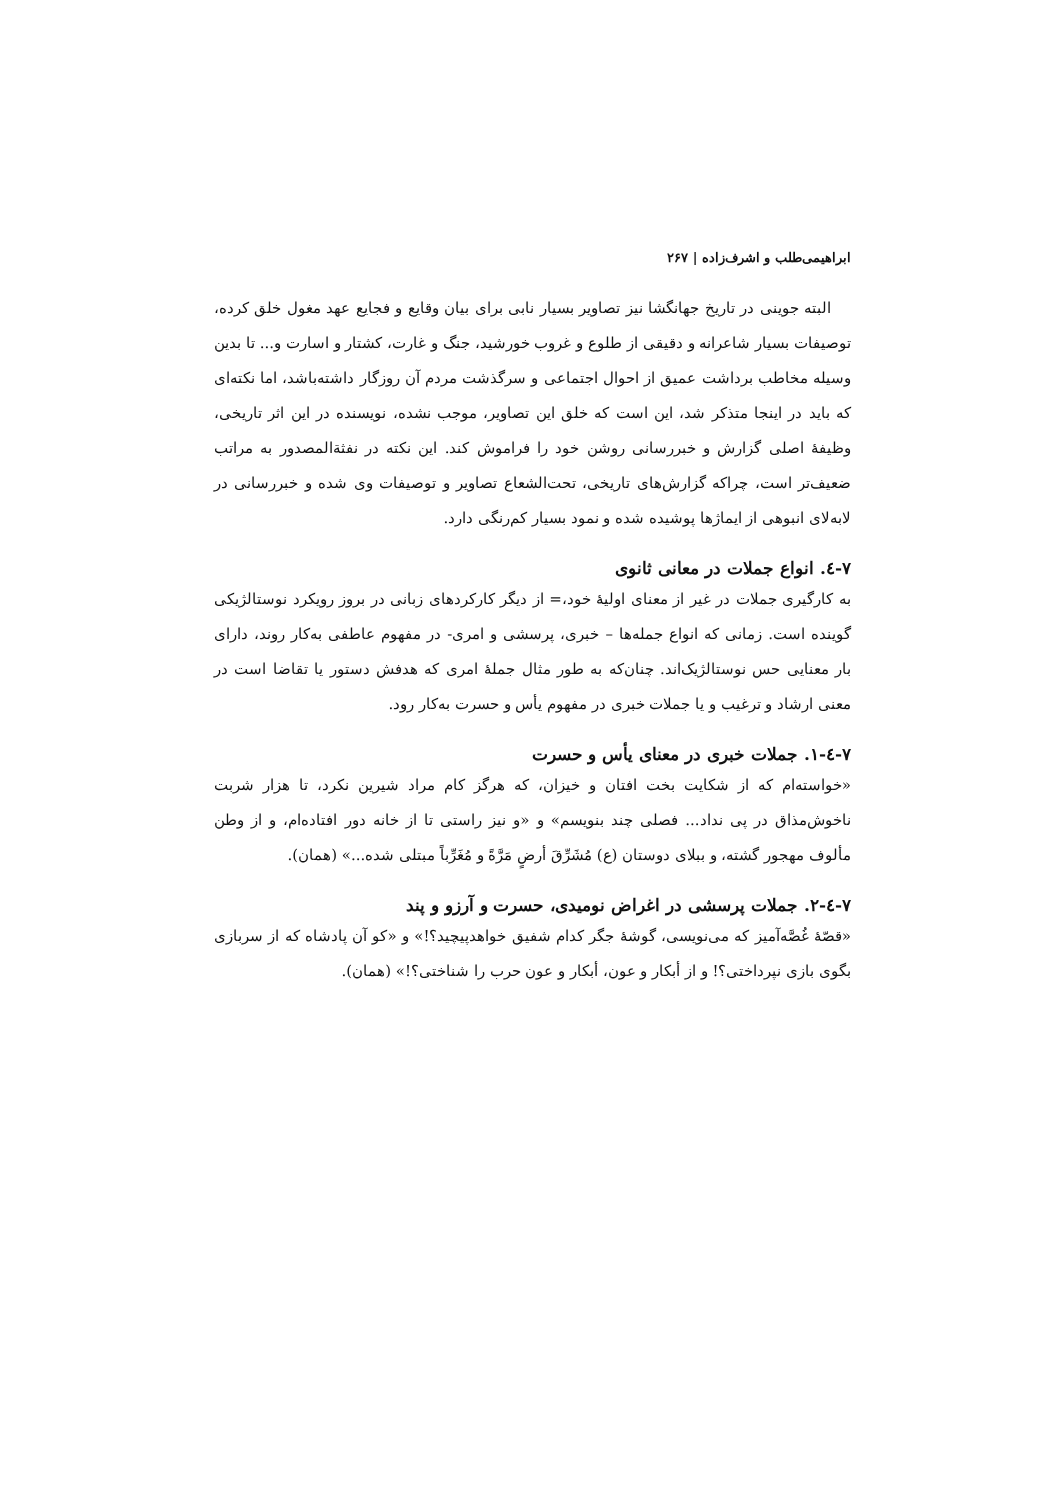ابراهیمی‌طلب و اشرف‌زاده | ۲۶۷
البته جوینی در تاریخ جهانگشا نیز تصاویر بسیار نابی برای بیان وقایع و فجایع عهد مغول خلق کرده، توصیفات بسیار شاعرانه و دقیقی از طلوع و غروب خورشید، جنگ و غارت، کشتار و اسارت و... تا بدین وسیله مخاطب برداشت عمیق از احوال اجتماعی و سرگذشت مردم آن روزگار داشته‌باشد، اما نکته‌ای که باید در اینجا متذکر شد، این است که خلق این تصاویر، موجب نشده، نویسنده در این اثر تاریخی، وظیفهٔ اصلی گزارش و خبررسانی روشن خود را فراموش کند. این نکته در نفثةالمصدور به مراتب ضعیف‌تر است، چراکه گزارش‌های تاریخی، تحت‌الشعاع تصاویر و توصیفات وی شده و خبررسانی در لابه‌لای انبوهی از ایماژها پوشیده شده و نمود بسیار کم‌رنگی دارد.
۷-٤. انواع جملات در معانی ثانوی
به کارگیری جملات در غیر از معنای اولیهٔ خود،= از دیگر کارکردهای زبانی در بروز رویکرد نوستالژیکی گوینده است. زمانی که انواع جمله‌ها – خبری، پرسشی و امری- در مفهوم عاطفی به‌کار روند، دارای بار معنایی حس نوستالژیک‌اند. چنان‌که به طور مثال جملهٔ امری که هدفش دستور یا تقاضا است در معنی ارشاد و ترغیب و یا جملات خبری در مفهوم یأس و حسرت به‌کار رود.
۷-٤-۱. جملات خبری در معنای یأس و حسرت
«خواسته‌ام که از شکایت بخت افتان و خیزان، که هرگز کام مراد شیرین نکرد، تا هزار شربت ناخوش‌مذاق در پی نداد... فصلی چند بنویسم» و «و نیز راستی تا از خانه دور افتاده‌ام، و از وطن مألوف مهجور گشته، و ببلای دوستان (ع) مُشَرِّقَ أرضٍ مَرَّةً و مُغَرِّباً مبتلی شده...» (همان).
۷-٤-۲. جملات پرسشی در اغراض نومیدی، حسرت و آرزو و پند
«قصّهٔ غُصَّه‌آمیز که می‌نویسی، گوشهٔ جگر کدام شفیق خواهدپیچید؟!» و «کو آن پادشاه که از سربازی بگوی بازی نپرداختی؟! و از أبکار و عون، أبکار و عون حرب را شناختی؟!» (همان).